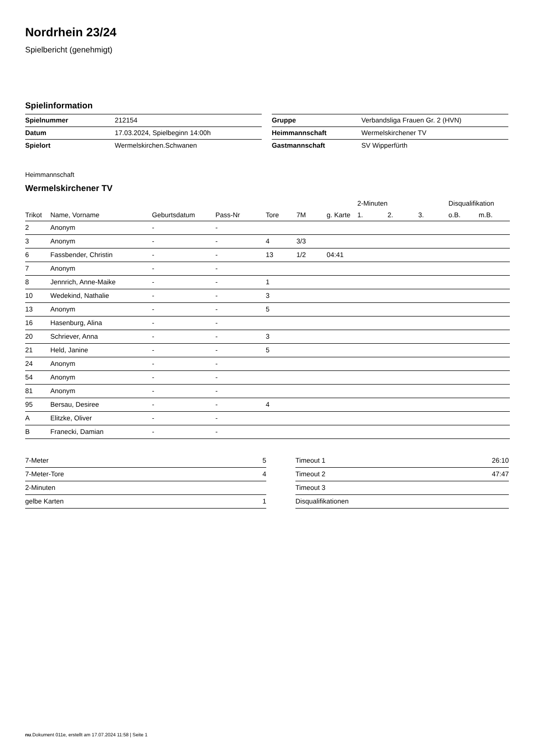Nordrhein 23/24
Spielbericht (genehmigt)
Spielinformation
| Spielnummer | 212154 |
| Datum | 17.03.2024, Spielbeginn 14:00h |
| Spielort | Wermelskirchen.Schwanen |
| Gruppe | Verbandsliga Frauen Gr. 2 (HVN) |
| Heimmannschaft | Wermelskirchener TV |
| Gastmannschaft | SV Wipperfürth |
Heimmannschaft
Wermelskirchener TV
| | | | | | | | 2-Minuten | | | Disqualifikation | |
| --- | --- | --- | --- | --- | --- | --- | --- | --- | --- | --- | --- |
| Trikot | Name, Vorname | Geburtsdatum | Pass-Nr | Tore | 7M | g. Karte | 1. | 2. | 3. | o.B. | m.B. |
| 2 | Anonym | - | - | | | | | | | | |
| 3 | Anonym | - | - | 4 | 3/3 | | | | | | |
| 6 | Fassbender, Christin | - | - | 13 | 1/2 | 04:41 | | | | | |
| 7 | Anonym | - | - | | | | | | | | |
| 8 | Jennrich, Anne-Maike | - | - | 1 | | | | | | | |
| 10 | Wedekind, Nathalie | - | - | 3 | | | | | | | |
| 13 | Anonym | - | - | 5 | | | | | | | |
| 16 | Hasenburg, Alina | - | - | | | | | | | | |
| 20 | Schriever, Anna | - | - | 3 | | | | | | | |
| 21 | Held, Janine | - | - | 5 | | | | | | | |
| 24 | Anonym | - | - | | | | | | | | |
| 54 | Anonym | - | - | | | | | | | | |
| 81 | Anonym | - | - | | | | | | | | |
| 95 | Bersau, Desiree | - | - | 4 | | | | | | | |
| A | Elitzke, Oliver | - | - | | | | | | | | |
| B | Franecki, Damian | - | - | | | | | | | | |
| 7-Meter | 5 |
| 7-Meter-Tore | 4 |
| 2-Minuten | |
| gelbe Karten | 1 |
| Timeout 1 | 26:10 |
| Timeout 2 | 47:47 |
| Timeout 3 | |
| Disqualifikationen | |
nu.Dokument 011e, erstellt am 17.07.2024 11:58 | Seite 1